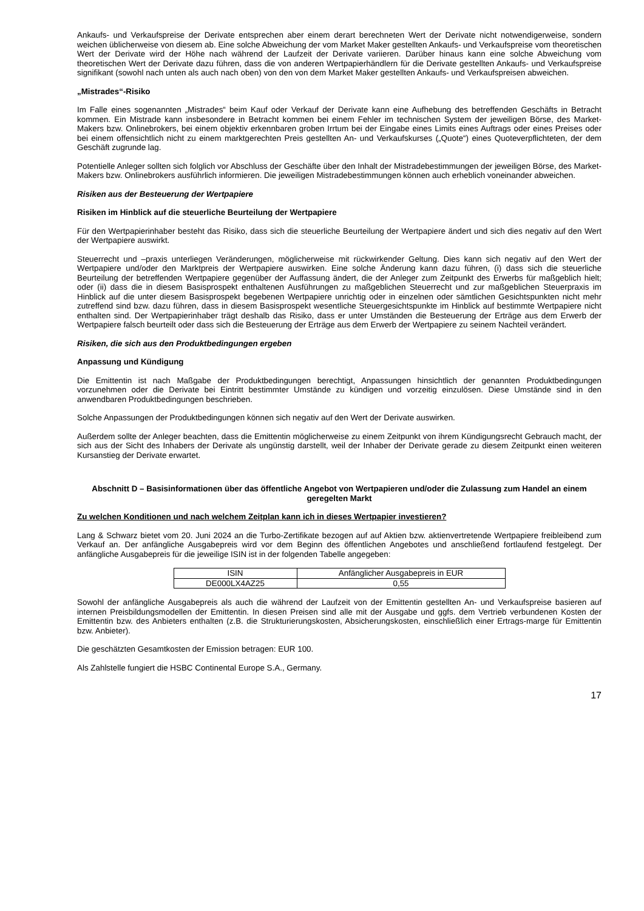Ankaufs- und Verkaufspreise der Derivate entsprechen aber einem derart berechneten Wert der Derivate nicht notwendigerweise, sondern weichen üblicherweise von diesem ab. Eine solche Abweichung der vom Market Maker gestellten Ankaufs- und Verkaufspreise vom theoretischen Wert der Derivate wird der Höhe nach während der Laufzeit der Derivate variieren. Darüber hinaus kann eine solche Abweichung vom theoretischen Wert der Derivate dazu führen, dass die von anderen Wertpapierhändlern für die Derivate gestellten Ankaufs- und Verkaufspreise signifikant (sowohl nach unten als auch nach oben) von den von dem Market Maker gestellten Ankaufs- und Verkaufspreisen abweichen.
„Mistrades“-Risiko
Im Falle eines sogenannten „Mistrades“ beim Kauf oder Verkauf der Derivate kann eine Aufhebung des betreffenden Geschäfts in Betracht kommen. Ein Mistrade kann insbesondere in Betracht kommen bei einem Fehler im technischen System der jeweiligen Börse, des Market-Makers bzw. Onlinebrokers, bei einem objektiv erkennbaren groben Irrtum bei der Eingabe eines Limits eines Auftrags oder eines Preises oder bei einem offensichtlich nicht zu einem marktgerechten Preis gestellten An- und Verkaufskurses („Quote“) eines Quoteverpflichteten, der dem Geschäft zugrunde lag.
Potentielle Anleger sollten sich folglich vor Abschluss der Geschäfte über den Inhalt der Mistradebestimmungen der jeweiligen Börse, des Market-Makers bzw. Onlinebrokers ausführlich informieren. Die jeweiligen Mistradebestimmungen können auch erheblich voneinander abweichen.
Risiken aus der Besteuerung der Wertpapiere
Risiken im Hinblick auf die steuerliche Beurteilung der Wertpapiere
Für den Wertpapierinhaber besteht das Risiko, dass sich die steuerliche Beurteilung der Wertpapiere ändert und sich dies negativ auf den Wert der Wertpapiere auswirkt.
Steuerrecht und –praxis unterliegen Veränderungen, möglicherweise mit rückwirkender Geltung. Dies kann sich negativ auf den Wert der Wertpapiere und/oder den Marktpreis der Wertpapiere auswirken. Eine solche Änderung kann dazu führen, (i) dass sich die steuerliche Beurteilung der betreffenden Wertpapiere gegenüber der Auffassung ändert, die der Anleger zum Zeitpunkt des Erwerbs für maßgeblich hielt; oder (ii) dass die in diesem Basisprospekt enthaltenen Ausführungen zu maßgeblichen Steuerrecht und zur maßgeblichen Steuerpraxis im Hinblick auf die unter diesem Basisprospekt begebenen Wertpapiere unrichtig oder in einzelnen oder sämtlichen Gesichtspunkten nicht mehr zutreffend sind bzw. dazu führen, dass in diesem Basisprospekt wesentliche Steuergesichtspunkte im Hinblick auf bestimmte Wertpapiere nicht enthalten sind. Der Wertpapierinhaber trägt deshalb das Risiko, dass er unter Umständen die Besteuerung der Erträge aus dem Erwerb der Wertpapiere falsch beurteilt oder dass sich die Besteuerung der Erträge aus dem Erwerb der Wertpapiere zu seinem Nachteil verändert.
Risiken, die sich aus den Produktbedingungen ergeben
Anpassung und Kündigung
Die Emittentin ist nach Maßgabe der Produktbedingungen berechtigt, Anpassungen hinsichtlich der genannten Produktbedingungen vorzunehmen oder die Derivate bei Eintritt bestimmter Umstände zu kündigen und vorzeitig einzulösen. Diese Umstände sind in den anwendbaren Produktbedingungen beschrieben.
Solche Anpassungen der Produktbedingungen können sich negativ auf den Wert der Derivate auswirken.
Außerdem sollte der Anleger beachten, dass die Emittentin möglicherweise zu einem Zeitpunkt von ihrem Kündigungsrecht Gebrauch macht, der sich aus der Sicht des Inhabers der Derivate als ungünstig darstellt, weil der Inhaber der Derivate gerade zu diesem Zeitpunkt einen weiteren Kursanstieg der Derivate erwartet.
Abschnitt D – Basisinformationen über das öffentliche Angebot von Wertpapieren und/oder die Zulassung zum Handel an einem geregelten Markt
Zu welchen Konditionen und nach welchem Zeitplan kann ich in dieses Wertpapier investieren?
Lang & Schwarz bietet vom 20. Juni 2024 an die Turbo-Zertifikate bezogen auf auf Aktien bzw. aktienvertretende Wertpapiere freibleibend zum Verkauf an. Der anfängliche Ausgabepreis wird vor dem Beginn des öffentlichen Angebotes und anschließend fortlaufend festgelegt. Der anfängliche Ausgabepreis für die jeweilige ISIN ist in der folgenden Tabelle angegeben:
| ISIN | Anfänglicher Ausgabepreis in EUR |
| DE000LX4AZ25 | 0,55 |
Sowohl der anfängliche Ausgabepreis als auch die während der Laufzeit von der Emittentin gestellten An- und Verkaufspreise basieren auf internen Preisbildungsmodellen der Emittentin. In diesen Preisen sind alle mit der Ausgabe und ggfs. dem Vertrieb verbundenen Kosten der Emittentin bzw. des Anbieters enthalten (z.B. die Strukturierungskosten, Absicherungskosten, einschließlich einer Ertrags-marge für Emittentin bzw. Anbieter).
Die geschätzten Gesamtkosten der Emission betragen: EUR 100.
Als Zahlstelle fungiert die HSBC Continental Europe S.A., Germany.
17